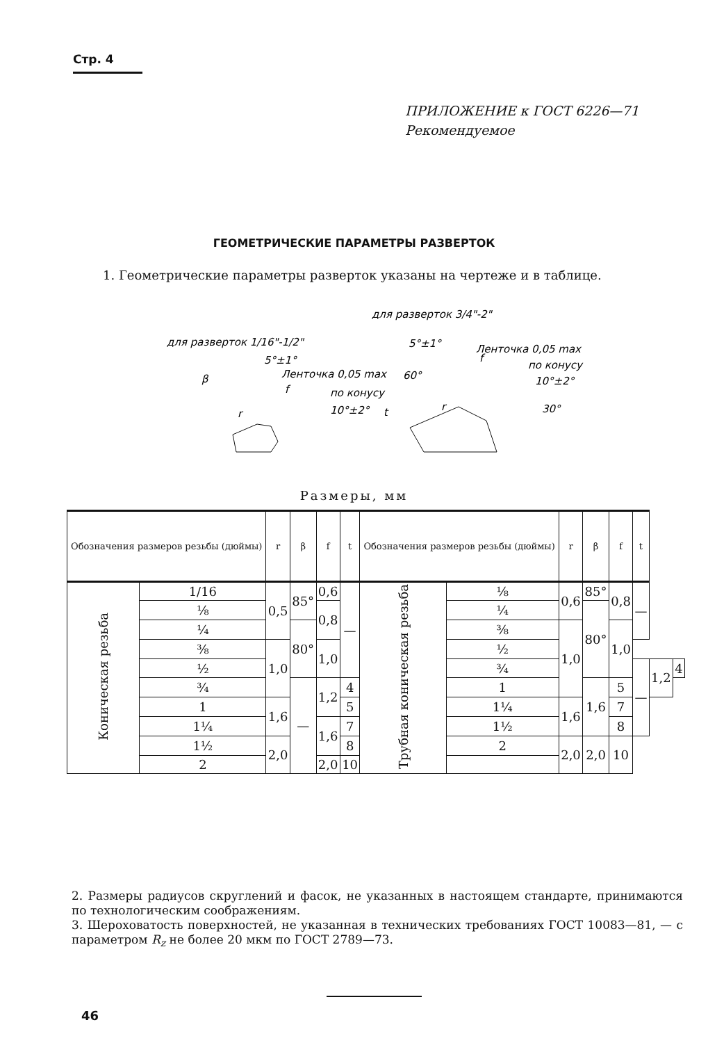Стр. 4
ПРИЛОЖЕНИЕ к ГОСТ 6226—71
Рекомендуемое
ГЕОМЕТРИЧЕСКИЕ ПАРАМЕТРЫ РАЗВЕРТОК
1. Геометрические параметры разверток указаны на чертеже и в таблице.
для разверток 1/16"-1/2"
для разверток 3/4"-2"
5°±1°
Ленточка 0,05 max
по конусу
10°±2°
β
r
f
5°±1°
Ленточка 0,05 max
по конусу
10°±2°
60°
30°
t
r
f
Размеры, мм
| Обозначения размеров резьбы (дюймы) | | r | β | f | t | Обозначения размеров резьбы (дюймы) | | r | β | f | t | | |
| --- | --- | --- | --- | --- | --- | --- | --- | --- | --- | --- | --- | --- | --- |
| Коническая резьба | 1/16 | 0,5 | 85° | 0,6 | — | Трубная коническая резьба | ⅛ | 0,6 | 85° | 0,8 | — | | |
| | ⅛ | | | 0,8 | | | ¼ | | 80° | | | | |
| | ¼ | | 80° | | | | ⅜ | 1,0 | | 1,0 | | | |
| | ⅜ | 1,0 | | 1,0 | | | ½ | | | | | | |
| | ½ | | | | | | ¾ | | | | — | 1,2 | 4 |
| | ¾ | | — | 1,2 | 4 | | 1 | | 1,6 | 5 | | | |
| | 1 | 1,6 | | | 5 | | 1¼ | 1,6 | | 7 | | | |
| | 1¼ | | | 1,6 | 7 | | 1½ | | | 8 | | | |
| | 1½ | 2,0 | | | 8 | | 2 | 2,0 | 2,0 | 10 | | | |
| | 2 | | | 2,0 | 10 | | | | | | | | |
2. Размеры радиусов скруглений и фасок, не указанных в настоящем стандарте, принимаются по технологическим соображениям.
3. Шероховатость поверхностей, не указанная в технических требованиях ГОСТ 10083—81, — с параметром R<sub>z</sub> не более 20 мкм по ГОСТ 2789—73.
46